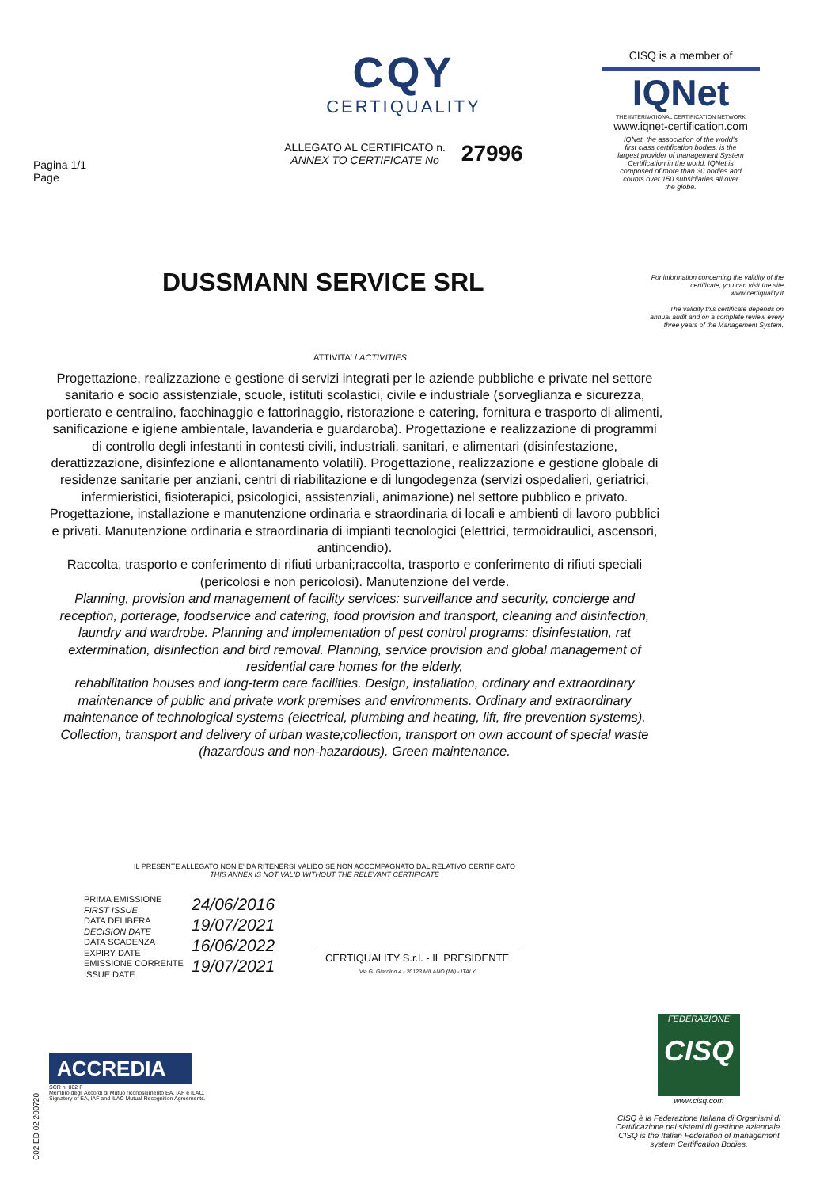Pagina 1/1
Page
CQY
CERTIQUALITY
ALLEGATO AL CERTIFICATO n.
ANNEX TO CERTIFICATE No
27996
CISQ is a member of
IQNet
THE INTERNATIONAL CERTIFICATION NETWORK
www.iqnet-certification.com
IQNet, the association of the world's first class certification bodies, is the largest provider of management System Certification in the world. IQNet is composed of more than 30 bodies and counts over 150 subsidiaries all over the globe.
DUSSMANN SERVICE SRL
For information concerning the validity of the certificate, you can visit the site www.certiquality.it
The validity this certificate depends on annual audit and on a complete review every three years of the Management System.
ATTIVITA' / ACTIVITIES
Progettazione, realizzazione e gestione di servizi integrati per le aziende pubbliche e private nel settore sanitario e socio assistenziale, scuole, istituti scolastici, civile e industriale (sorveglianza e sicurezza, portierato e centralino, facchinaggio e fattorinaggio, ristorazione e catering, fornitura e trasporto di alimenti, sanificazione e igiene ambientale, lavanderia e guardaroba). Progettazione e realizzazione di programmi di controllo degli infestanti in contesti civili, industriali, sanitari, e alimentari (disinfestazione, derattizzazione, disinfezione e allontanamento volatili). Progettazione, realizzazione e gestione globale di residenze sanitarie per anziani, centri di riabilitazione e di lungodegenza (servizi ospedalieri, geriatrici, infermieristici, fisioterapici, psicologici, assistenziali, animazione) nel settore pubblico e privato. Progettazione, installazione e manutenzione ordinaria e straordinaria di locali e ambienti di lavoro pubblici e privati. Manutenzione ordinaria e straordinaria di impianti tecnologici (elettrici, termoidraulici, ascensori, antincendio).
Raccolta, trasporto e conferimento di rifiuti urbani;raccolta, trasporto e conferimento di rifiuti speciali (pericolosi e non pericolosi). Manutenzione del verde.
Planning, provision and management of facility services: surveillance and security, concierge and reception, porterage, foodservice and catering, food provision and transport, cleaning and disinfection, laundry and wardrobe. Planning and implementation of pest control programs: disinfestation, rat extermination, disinfection and bird removal. Planning, service provision and global management of residential care homes for the elderly,
rehabilitation houses and long-term care facilities. Design, installation, ordinary and extraordinary maintenance of public and private work premises and environments. Ordinary and extraordinary maintenance of technological systems (electrical, plumbing and heating, lift, fire prevention systems).
Collection, transport and delivery of urban waste;collection, transport on own account of special waste (hazardous and non-hazardous). Green maintenance.
IL PRESENTE ALLEGATO NON E' DA RITENERSI VALIDO SE NON ACCOMPAGNATO DAL RELATIVO CERTIFICATO
THIS ANNEX IS NOT VALID WITHOUT THE RELEVANT CERTIFICATE
PRIMA EMISSIONE
FIRST ISSUE
DATA DELIBERA
DECISION DATE
DATA SCADENZA
EXPIRY DATE
EMISSIONE CORRENTE
ISSUE DATE
24/06/2016
19/07/2021
16/06/2022
19/07/2021
CERTIQUALITY S.r.l. - IL PRESIDENTE
Via G. Giardino 4 - 20123 MILANO (MI) - ITALY
ACCREDIA
SCR n. 002 F
Membro degli Accordi di Mutuo riconoscimento EA, IAF e ILAC.
Signatory of EA, IAF and ILAC Mutual Recognition Agreements.
FEDERAZIONE
CISQ
www.cisq.com
CISQ è la Federazione Italiana di Organismi di Certificazione dei sistemi di gestione aziendale.
CISQ is the Italian Federation of management system Certification Bodies.
C02 ED 02 200720